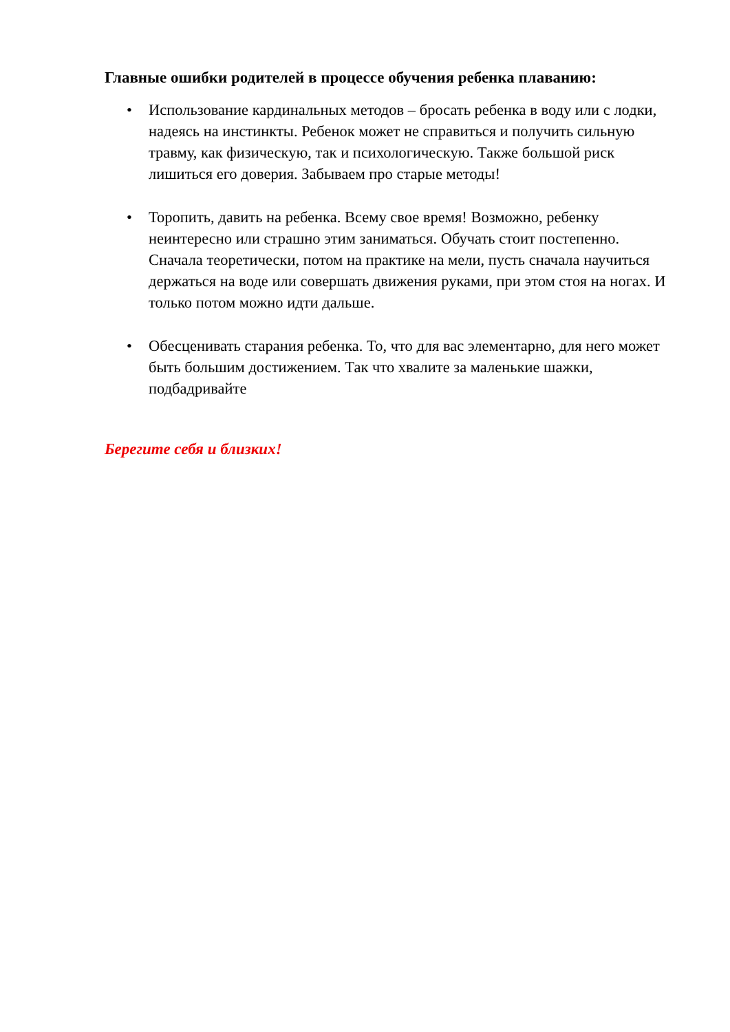Главные ошибки родителей в процессе обучения ребенка плаванию:
• Использование кардинальных методов – бросать ребенка в воду или с лодки, надеясь на инстинкты. Ребенок может не справиться и получить сильную травму, как физическую, так и психологическую. Также большой риск лишиться его доверия. Забываем про старые методы!
• Торопить, давить на ребенка. Всему свое время! Возможно, ребенку неинтересно или страшно этим заниматься. Обучать стоит постепенно. Сначала теоретически, потом на практике на мели, пусть сначала научиться держаться на воде или совершать движения руками, при этом стоя на ногах. И только потом можно идти дальше.
• Обесценивать старания ребенка. То, что для вас элементарно, для него может быть большим достижением. Так что хвалите за маленькие шажки, подбадривайте
Берегите себя и близких!